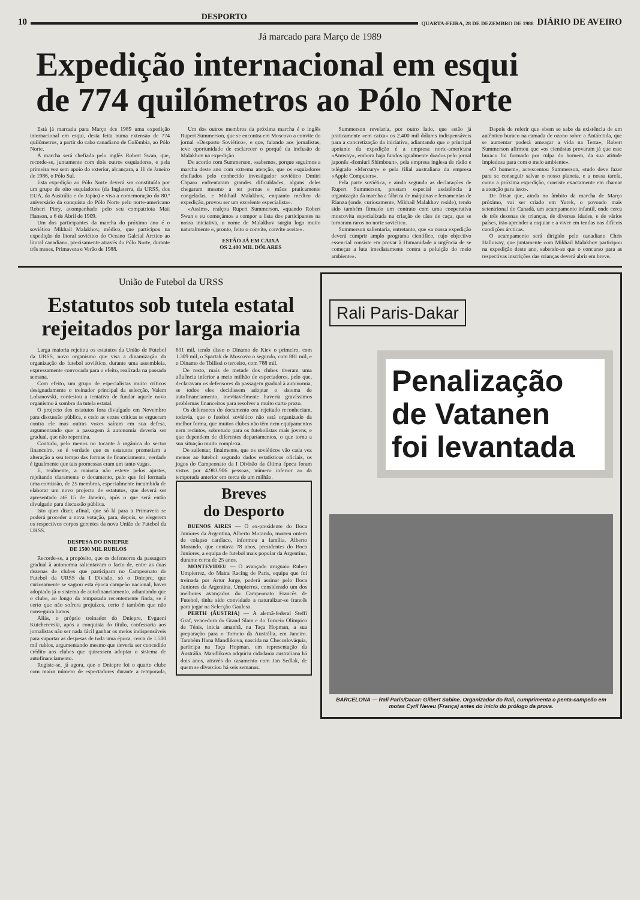10 DESPORTO QUARTA-FEIRA, 28 DE DEZEMBRO DE 1988 DIÁRIO DE AVEIRO
Já marcado para Março de 1989
Expedição internacional em esqui
de 774 quilómetros ao Pólo Norte
Está já marcada para Março dce 1989 uma expedição internacional em esqui, desta feita numa extensão de 774 quilómetros, a partir do cabo canadiano de Colômbia, ao Pólo Norte.
A marcha será chefiada pelo inglês Robert Swan, que, recorde-se, juntamente com dois outros esquiadores, e pela primeira vez sem apoio do exterior, alcançara, a 11 de Janeiro de 1986, o Pólo Sul.
Esta expedição ao Pólo Norte deverá ser constituída por um grupo de oito esquiadores (da Inglaterra, da URSS, dos EUA, da Austrália e do Japão) e visa a comemoração do 80.º aniversário da conquista do Pólo Norte pelo norte-americano Robert Pirry, acompanhado pelo seu compatriota Matt Hanson, a 6 de Abril de 1909.
Um dos participantes da marcha do próximo ano é o soviético Mikhail Malakhov, médico, que participou na expedição do litoral soviético do Oceano Galcial Árctico ao litoral canadiano, precisamente através do Pólo Norte, durante três meses, Primavera e Verão de 1988.
Um dos outros membros da próxima marcha é o inglês Rupert Summerson, que se encontra em Moscovo a convite do jornal «Desporto Soviético», e que, falando aos jornalistas, teve oportunidade de esclarecer o porquê da inclusão de Malakhov na expedição.
De acordo com Summerson, «sabemos, porque seguimos a marcha deste ano com extrema atenção, que os esquiadores chefiados pelo conhecido investigador soviético Dmitri Chparo enfrentaram grandes dificuldades, alguns deles chegaram mesmo a ter pernas e mãos praticamente congeladas, e Mikhail Malakhov, enquanto médico da expedição, provou ser um excelente especialista».
«Assim», realçou Rupert Summerson, «quando Robert Swan e eu começámos a compor a lista dos participantes na nossa iniciativa, o nome de Malakhov surgiu logo muito naturalmente e, pronto, feito o convite, convite aceite».
ESTÃO JÁ EM CAIXA
OS 2.400 MIL DÓLARES
Summerson revelaria, por outro lado, que estão já praticamente «em caixa» os 2.400 mil dólares indispensáveis para a concretização da iniciativa, adiantando que o principal apoiante da expedição é a empresa norte-americana «Amway», embora haja fundos igualmente doados pelo jornal japonês «Iomiuri Shimboun», pela empresa inglesa de rádio e telégrafo «Mercury» e pela filial australiana da empresa «Apple Computers».
Pela parte soviética, e ainda segundo as declarações de Rupert Summerson, prestam especial assistência à organização da marcha a fábrica de máquinas e ferramentas de Rianza (onde, curiosamente, Mikhail Malakhov reside), tendo sido também firmado um contrato com uma cooperativa moscovita especializada na criação de cães de caça, que se tornaram raros no norte soviético.
Summerson salientaria, entretanto, que «a nossa expedição deverá cumprir amplo programa científico, cujo objectivo essencial consiste em provar à Humanidade a urgência de se começar a luta imediatamente contra a poluição do meio ambiente».
Depois de referir que «bem se sabe da existência de um autêntico buraco na camada de ozono sobre a Antárctida, que se aumentar poderá ameaçar a vida na Terra», Robert Summerson afirmou que «os cientistas provaram já que esse buraco foi formado por culpa do homem, da sua atitude impiedosa para com o meio ambiente».
«O homem», acrescentou Summerson, «tudo deve fazer para se conseguir salvar o nosso planeta, e a nossa tarefa, como a próxima expedição, consiste exactamente em chamar a atenção para isso».
De frisar que, ainda no âmbito da marcha de Março próximo, vai ser criado em Yurek, o povoado mais setentrional do Canadá, um acampamento infantil, onde cerca de três dezenas de crianças, de diversas idades, e de vários países, irão aprender a esquiar e a viver em tendas nas difíceis condições árcticas.
O acampamento será dirigido pelo canadiano Chris Halloway, que juntamente com Mikhail Malakhov participou na expedição deste ano, sabendo-se que o concurso para as respectivas inscrições das crianças deverá abrir em breve.
União de Futebol da URSS
Estatutos sob tutela estatal
rejeitados por larga maioria
Larga maioria rejeitou os estatutos da União de Futebol da URSS, novo organismo que visa a dinamização da organização do futebol soviético, durante uma assembleia, expressamente convocada para o efeito, realizada na passada semana.
Com efeito, um grupo de especialistas muito críticos designadamente o treinador principal da selecção, Valem Lobanovski, contestou a tentativa de fundar aquele novo organismo à sombra da tutela estatal.
O projecto dos estatutos fora divulgado em Novembro para discussão pública, e cedo as vozes críticas se ergueram contra ele mas outras vozes saíram em sua defesa, argumentando que a passagem à autonomia deveria ser gradual, que não repentina.
Contudo, pelo menos no tocante à orgânica do sector financeiro, se é verdade que os estatutos prometiam a alteração a seu tempo das formas de financiamento, verdade é igualmente que tais promessas eram um tanto vagas.
E, realmente, a maioria não esteve pelos ajustes, rejeitando claramente o documento, pelo que foi formada uma comissão, de 25 membros, especialmente incumbida de elaborar um novo projecto de estatutos, que deverá ser apresentado até 15 de Janeiro, após o que será então divulgado para discussão pública.
Isto quer dizer, afinal, que só lá para a Primavera se poderá proceder a nova votação, para, depois, se elegerem os respectivos corpos gerentes da nova União de Futebol da URSS.
DESPESA DO DNIEPRE
DE 1500 MIL RUBLOS
Recorde-se, a propósito, que os defensores da passagem gradual à autonomia salientavam o facto de, entre as duas dezenas de clubes que participam no Campeonato de Futebol da URSS da I Divisão, só o Dniepre, que curiosamente se sagrou esta época campeão nacional, haver adoptado já o sistema de autofinanciamento, adiantando que o clube, ao longo da temporada recentemente finda, se é certo que não sofrera prejuízos, certo é também que não conseguira lucros.
Aliás, o próprio treinador do Dniepre, Evgueni Kutcherevski, após a conquista do título, confessaria aos jornalistas não ser nada fácil ganhar os meios indispensáveis para suportar as despesas de toda uma época, cerca de 1.500 mil rublos, argumentando mesmo que deveria ser concedido crédito aos clubes que quisessem adoptar o sistema de autofinanciamento.
Registe-se, já agora, que o Dniepre foi o quarto clube com maior número de espectadores durante a temporada, 631 mil, tendo disso o Dinamo de Kiev o primeiro, com 1.309 mil, o Spartak de Moscovo o segundo, com 881 mil, e o Dinamo de Tbilissi o terceiro, com 788 mil.
De resto, mais de metade dos clubes tiveram uma afluência inferior a meio milhão de espectadores, pelo que, declaravam os defensores da passagem gradual à autonomia, se todos eles decidissem adoptar o sistema de autofinanciamento, inevitavelmente haveria gravíssimos problemas financeiros para resolver a muito curto prazo.
Os defensores do documento ora rejeitado reconheciam, todavia, que o futebol soviético não está organizado da melhor forma, que muitos clubes não têm nem equipamentos nem recintos, sobretudo para os futebolistas mais jovens, e que dependem de diferentes departamentos, o que torna a sua situação muito complexa.
De salientar, finalmente, que os soviéticos vão cada vez menos ao futebol: segundo dados estatísticos oficiais, os jogos do Campeonato da I Divisão da última época foram vistos por 4.983.906 pessoas, número inferior ao da temporada anterior em cerca de um milhão.
Breves
do Desporto
BUENOS AIRES — O ex-presidente do Boca Juniores da Argentina, Alberto Morando, morreu ontem de colapso cardíaco, informou a família. Alberto Morando, que contava 78 anos, presidentes do Boca Juniores, a equipa de futebol mais popular da Argentina, durante cerca de 25 anos.
MONTEVIDEU — O avançado uruguaio Ruben Umpierrez, do Matra Racing de Paris, equipa que foi treinada por Artur Jorge, poderá assinar pelo Boca Juniores da Argentina. Umpierrez, considerado um dos melhores avançados do Campeonato Francês de Futebol, tinha sido convidado a naturalizar-se francês para jogar na Selecção Gaulesa.
PERTH (ÁUSTRIA) — A alemã-federal Steffi Graf, vencedora do Grand Slam e do Torneio Olímpico de Ténis, inicia amanhã, na Taça Hopman, a sua preparação para o Torneio da Austrália, em Janeiro. Também Hana Mandlikova, nascida na Checoslováquia, participa na Taça Hopman, em representação da Austrália. Mandlikova adquiriu cidadania australiana há dois anos, através do casamento com Jan Sedlak, de quem se divorciou há seis semanas.
Rali Paris-Dakar
Penalização
de Vatanen
foi levantada
BARCELONA — Rali Paris/Dacar: Gilbert Sabine. Organizador do Rali, cumprimenta o penta-campeão em motas Cyril Neveu (França) antes do início do prólogo da prova.